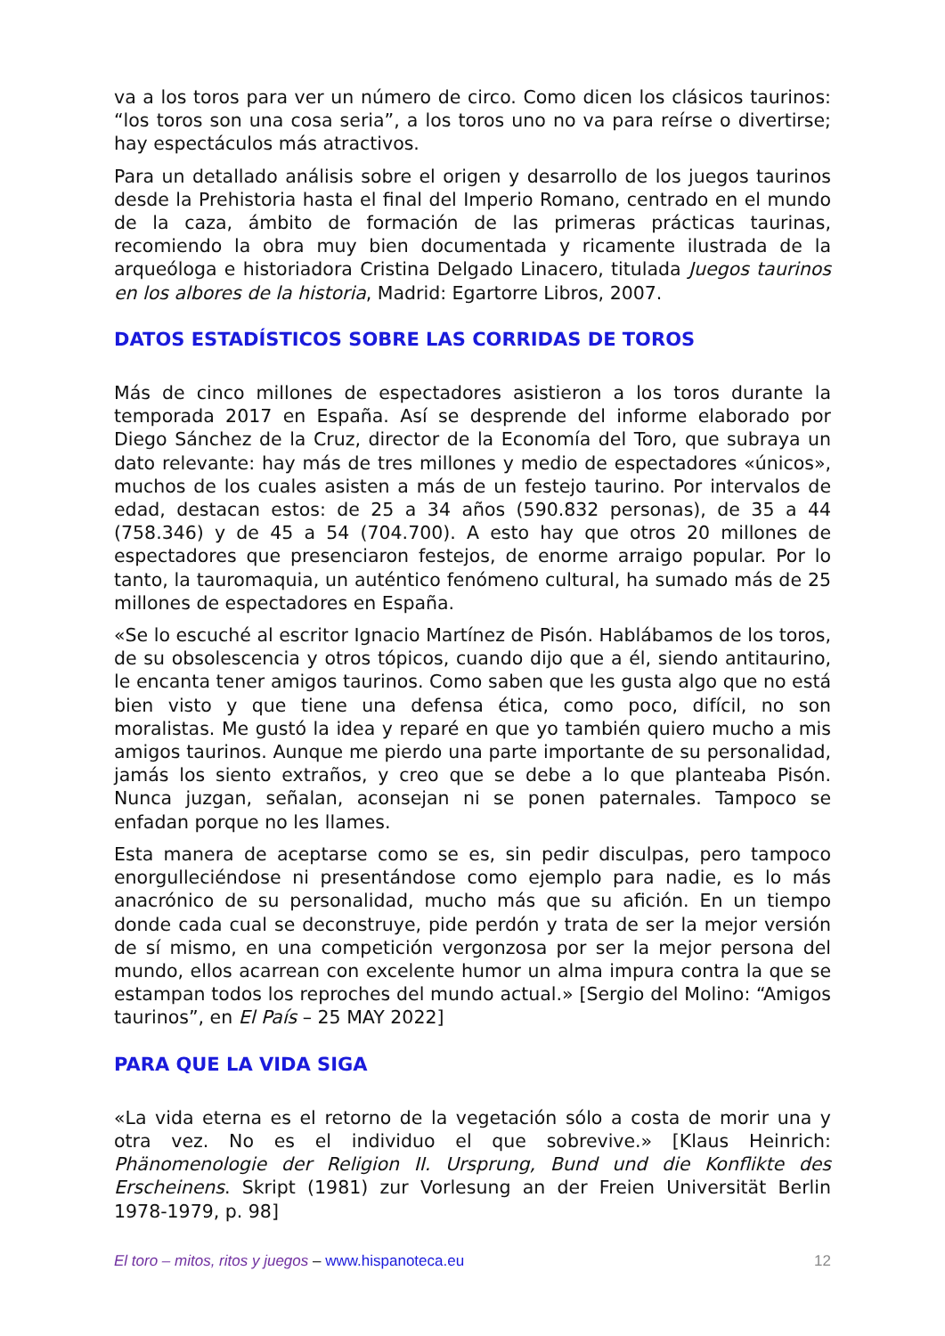va a los toros para ver un número de circo. Como dicen los clásicos taurinos: “los toros son una cosa seria”, a los toros uno no va para reírse o divertirse; hay espectáculos más atractivos.
Para un detallado análisis sobre el origen y desarrollo de los juegos taurinos desde la Prehistoria hasta el final del Imperio Romano, centrado en el mundo de la caza, ámbito de formación de las primeras prácticas taurinas, recomiendo la obra muy bien documentada y ricamente ilustrada de la arqueóloga e historiadora Cristina Delgado Linacero, titulada Juegos taurinos en los albores de la historia, Madrid: Egartorre Libros, 2007.
DATOS ESTADÍSTICOS SOBRE LAS CORRIDAS DE TOROS
Más de cinco millones de espectadores asistieron a los toros durante la temporada 2017 en España. Así se desprende del informe elaborado por Diego Sánchez de la Cruz, director de la Economía del Toro, que subraya un dato relevante: hay más de tres millones y medio de espectadores «únicos», muchos de los cuales asisten a más de un festejo taurino. Por intervalos de edad, destacan estos: de 25 a 34 años (590.832 personas), de 35 a 44 (758.346) y de 45 a 54 (704.700). A esto hay que otros 20 millones de espectadores que presenciaron festejos, de enorme arraigo popular. Por lo tanto, la tauromaquia, un auténtico fenómeno cultural, ha sumado más de 25 millones de espectadores en España.
«Se lo escuché al escritor Ignacio Martínez de Pisón. Hablábamos de los toros, de su obsolescencia y otros tópicos, cuando dijo que a él, siendo antitaurino, le encanta tener amigos taurinos. Como saben que les gusta algo que no está bien visto y que tiene una defensa ética, como poco, difícil, no son moralistas. Me gustó la idea y reparé en que yo también quiero mucho a mis amigos taurinos. Aunque me pierdo una parte importante de su personalidad, jamás los siento extraños, y creo que se debe a lo que planteaba Pisón. Nunca juzgan, señalan, aconsejan ni se ponen paternales. Tampoco se enfadan porque no les llames.
Esta manera de aceptarse como se es, sin pedir disculpas, pero tampoco enorgulleciéndose ni presentándose como ejemplo para nadie, es lo más anacrónico de su personalidad, mucho más que su afición. En un tiempo donde cada cual se deconstruye, pide perdón y trata de ser la mejor versión de sí mismo, en una competición vergonzosa por ser la mejor persona del mundo, ellos acarrean con excelente humor un alma impura contra la que se estampan todos los reproches del mundo actual.» [Sergio del Molino: “Amigos taurinos”, en El País – 25 MAY 2022]
PARA QUE LA VIDA SIGA
«La vida eterna es el retorno de la vegetación sólo a costa de morir una y otra vez. No es el individuo el que sobrevive.» [Klaus Heinrich: Phänomenologie der Religion II. Ursprung, Bund und die Konflikte des Erscheinens. Skript (1981) zur Vorlesung an der Freien Universität Berlin 1978-1979, p. 98]
El toro – mitos, ritos y juegos – www.hispanoteca.eu 12